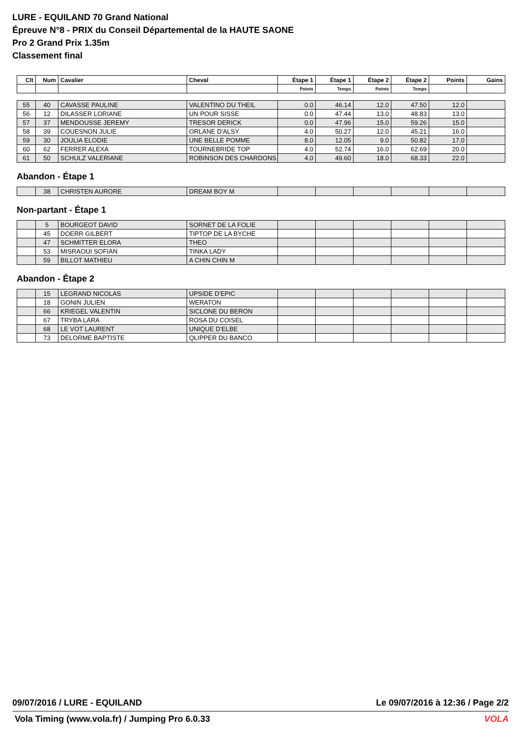LURE - EQUILAND 70 Grand National
Épreuve N°8 - PRIX du Conseil Départemental de la HAUTE SAONE
Pro 2 Grand Prix 1.35m
Classement final
| Clt | Num | Cavalier | Cheval | Étape 1 | Étape 1 | Étape 2 | Étape 2 | Points | Gains |
| --- | --- | --- | --- | --- | --- | --- | --- | --- | --- |
| | | | | Points | Temps | Points | Temps | | |
| 55 | 40 | CAVASSE PAULINE | VALENTINO DU THEIL | 0.0 | 46.14 | 12.0 | 47.50 | 12.0 | |
| 56 | 12 | DILASSER LORIANE | UN POUR SISSE | 0.0 | 47.44 | 13.0 | 48.83 | 13.0 | |
| 57 | 37 | MENDOUSSE JEREMY | TRESOR DERICK | 0.0 | 47.96 | 15.0 | 59.26 | 15.0 | |
| 58 | 39 | COUESNON JULIE | ORLANE D'ALSY | 4.0 | 50.27 | 12.0 | 45.21 | 16.0 | |
| 59 | 30 | JOULIA ELODIE | UNE BELLE POMME | 8.0 | 12.05 | 9.0 | 50.82 | 17.0 | |
| 60 | 62 | FERRER ALEXA | TOURNEBRIDE TOP | 4.0 | 52.74 | 16.0 | 62.69 | 20.0 | |
| 61 | 50 | SCHULZ VALERIANE | ROBINSON DES CHARDONS | 4.0 | 49.60 | 18.0 | 68.33 | 22.0 | |
Abandon - Étape 1
| | 38 | CHRISTEN AURORE | DREAM BOY M | | | | | | |
Non-partant - Étape 1
| | 5 | BOURGEOT DAVID | SORNET DE LA FOLIE | | | | | | |
| | 45 | DOERR GILBERT | TIPTOP DE LA BYCHE | | | | | | |
| | 47 | SCHMITTER ELORA | THEO | | | | | | |
| | 53 | MISRAOUI SOFIAN | TINKA LADY | | | | | | |
| | 59 | BILLOT MATHIEU | A CHIN CHIN M | | | | | | |
Abandon - Étape 2
| | 15 | LEGRAND NICOLAS | UPSIDE D'EPIC | | | | | | |
| | 18 | GONIN JULIEN | WERATON | | | | | | |
| | 66 | KRIEGEL VALENTIN | SICLONE DU BERON | | | | | | |
| | 67 | TRYBA LARA | ROSA DU COISEL | | | | | | |
| | 68 | LE VOT LAURENT | UNIQUE D'ELBE | | | | | | |
| | 73 | DELORME BAPTISTE | QLIPPER DU BANCO | | | | | | |
09/07/2016 / LURE - EQUILAND Le 09/07/2016 à 12:36 / Page 2/2
Vola Timing (www.vola.fr) / Jumping Pro 6.0.33
VOLA